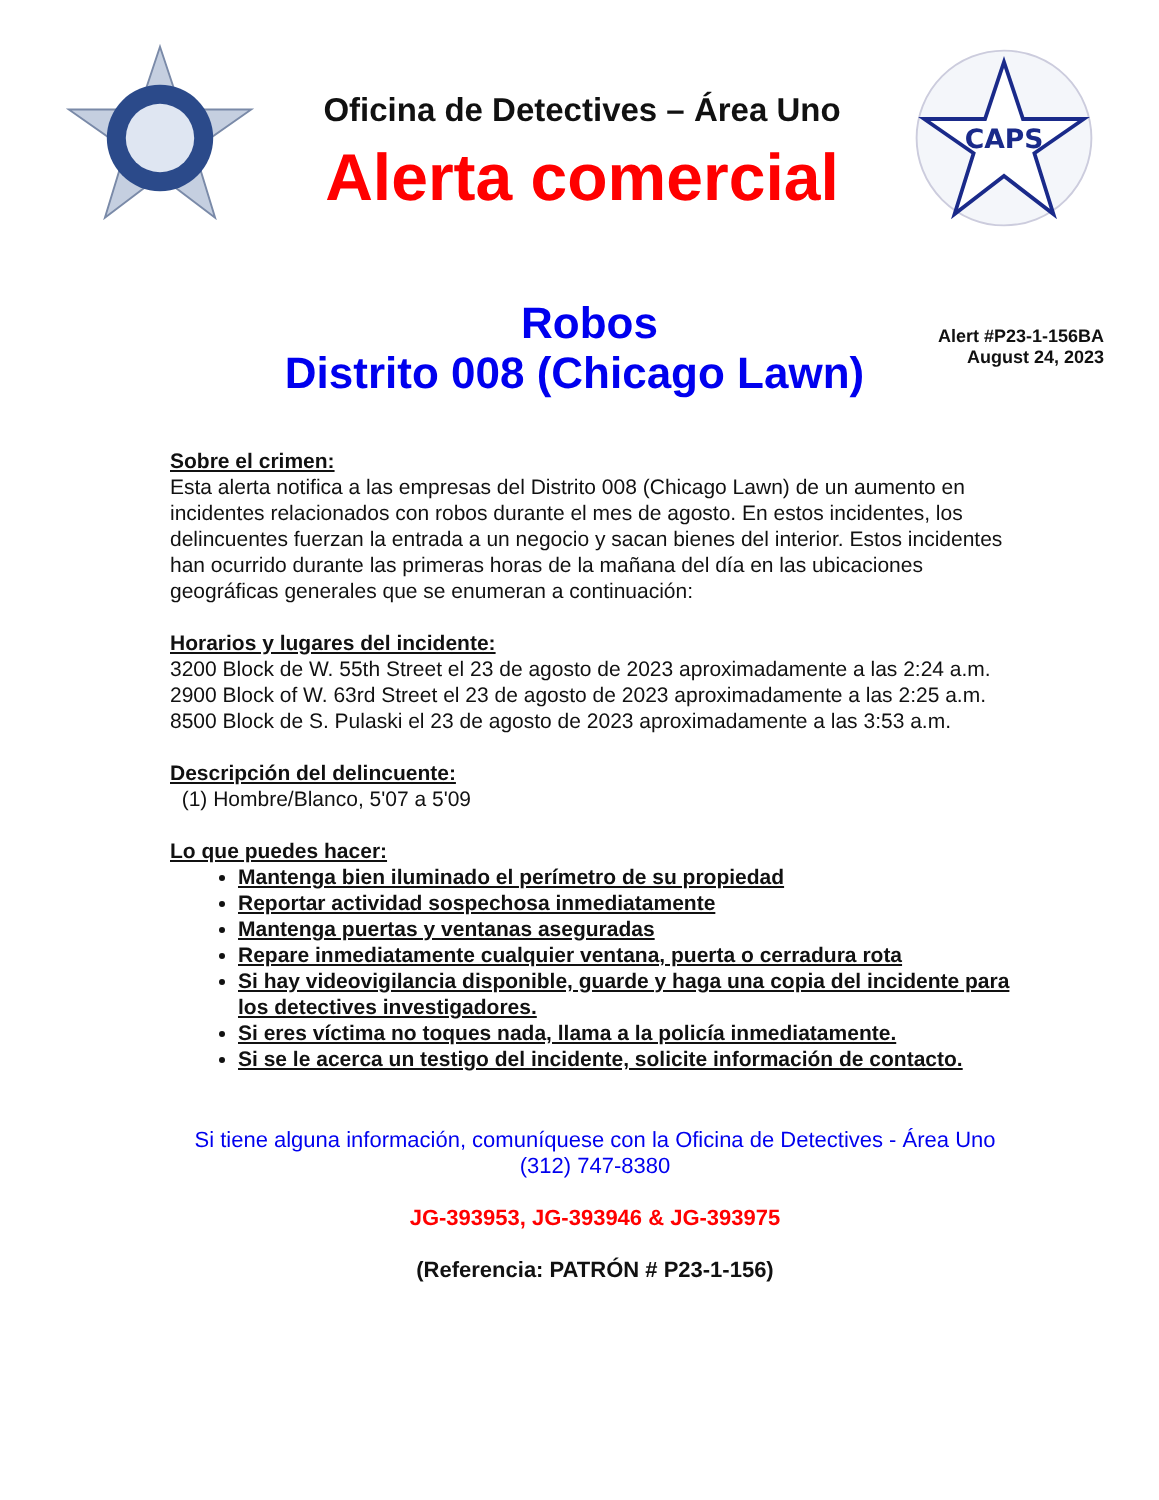Oficina de Detectives – Área Uno
Alerta comercial
CAPS
Robos
Distrito 008 (Chicago Lawn)
Alert #P23-1-156BA
August 24, 2023
Sobre el crimen:
Esta alerta notifica a las empresas del Distrito 008 (Chicago Lawn) de un aumento en incidentes relacionados con robos durante el mes de agosto. En estos incidentes, los delincuentes fuerzan la entrada a un negocio y sacan bienes del interior. Estos incidentes han ocurrido durante las primeras horas de la mañana del día en las ubicaciones geográficas generales que se enumeran a continuación:
Horarios y lugares del incidente:
3200 Block de W. 55th Street el 23 de agosto de 2023 aproximadamente a las 2:24 a.m.
2900 Block of W. 63rd Street el 23 de agosto de 2023 aproximadamente a las 2:25 a.m.
8500 Block de S. Pulaski el 23 de agosto de 2023 aproximadamente a las 3:53 a.m.
Descripción del delincuente:
(1) Hombre/Blanco, 5'07 a 5'09
Lo que puedes hacer:
Mantenga bien iluminado el perímetro de su propiedad
Reportar actividad sospechosa inmediatamente
Mantenga puertas y ventanas aseguradas
Repare inmediatamente cualquier ventana, puerta o cerradura rota
Si hay videovigilancia disponible, guarde y haga una copia del incidente para los detectives investigadores.
Si eres víctima no toques nada, llama a la policía inmediatamente.
Si se le acerca un testigo del incidente, solicite información de contacto.
Si tiene alguna información, comuníquese con la Oficina de Detectives - Área Uno
(312) 747-8380
JG-393953, JG-393946 & JG-393975
(Referencia: PATRÓN # P23-1-156)